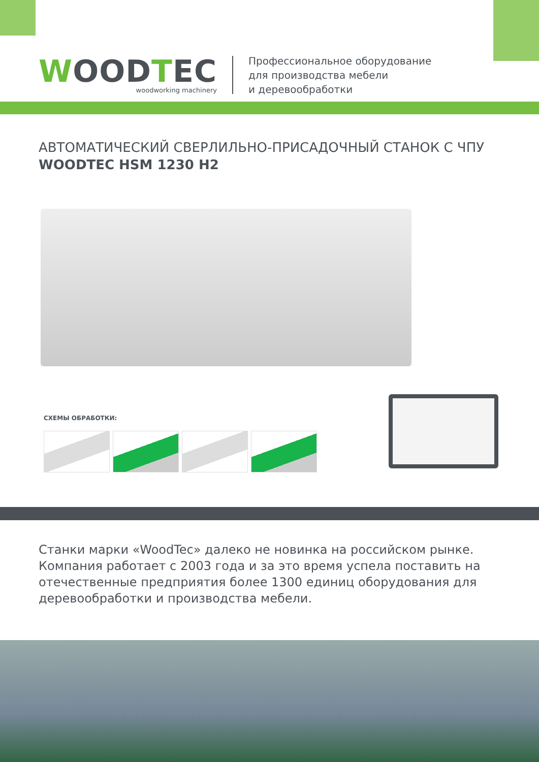WOODTEC
woodworking machinery
Профессиональное оборудование
для производства мебели
и деревообработки
АВТОМАТИЧЕСКИЙ СВЕРЛИЛЬНО-ПРИСАДОЧНЫЙ СТАНОК С ЧПУ
WOODTEC HSM 1230 H2
СХЕМЫ ОБРАБОТКИ:
Станки марки «WoodTec» далеко не новинка на российском рынке. Компания работает с 2003 года и за это время успела поставить на отечественные предприятия более 1300 единиц оборудования для деревообработки и производства мебели.